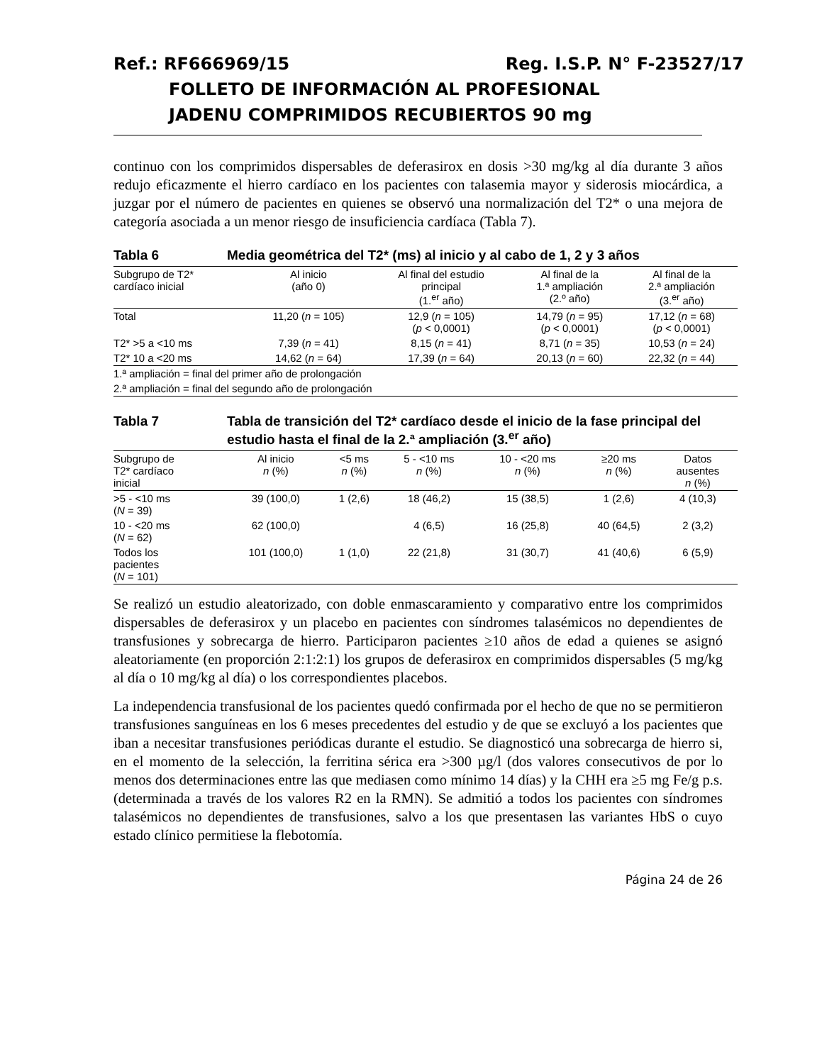Ref.: RF666969/15 Reg. I.S.P. N° F-23527/17
FOLLETO DE INFORMACIÓN AL PROFESIONAL
JADENU COMPRIMIDOS RECUBIERTOS 90 mg
continuo con los comprimidos dispersables de deferasirox en dosis >30 mg/kg al día durante 3 años redujo eficazmente el hierro cardíaco en los pacientes con talasemia mayor y siderosis miocárdica, a juzgar por el número de pacientes en quienes se observó una normalización del T2* o una mejora de categoría asociada a un menor riesgo de insuficiencia cardíaca (Tabla 7).
Tabla 6 Media geométrica del T2* (ms) al inicio y al cabo de 1, 2 y 3 años
| Subgrupo de T2* cardíaco inicial | Al inicio (año 0) | Al final del estudio principal (1.<sup>er</sup> año) | Al final de la 1.ª ampliación (2.º año) | Al final de la 2.ª ampliación (3.<sup>er</sup> año) |
| --- | --- | --- | --- | --- |
| Total | 11,20 ( n = 105) | 12,9 ( n = 105) ( p < 0,0001) | 14,79 ( n = 95) ( p < 0,0001) | 17,12 ( n = 68) ( p < 0,0001) |
| T2* >5 a <10 ms | 7,39 ( n = 41) | 8,15 ( n = 41) | 8,71 ( n = 35) | 10,53 ( n = 24) |
| T2* 10 a <20 ms | 14,62 ( n = 64) | 17,39 ( n = 64) | 20,13 ( n = 60) | 22,32 ( n = 44) |
| 1.ª ampliación = final del primer año de prolongación | | | | |
| 2.ª ampliación = final del segundo año de prolongación | | | | |
Tabla 7 Tabla de transición del T2* cardíaco desde el inicio de la fase principal del estudio hasta el final de la 2.ª ampliación (3.<sup>er</sup> año)
| Subgrupo de T2* cardíaco inicial | Al inicio n (%) | <5 ms n (%) | 5 - <10 ms n (%) | 10 - <20 ms n (%) | ≥20 ms n (%) | Datos ausentes n (%) |
| --- | --- | --- | --- | --- | --- | --- |
| >5 - <10 ms ( N = 39) | 39 (100,0) | 1 (2,6) | 18 (46,2) | 15 (38,5) | 1 (2,6) | 4 (10,3) |
| 10 - <20 ms ( N = 62) | 62 (100,0) | | 4 (6,5) | 16 (25,8) | 40 (64,5) | 2 (3,2) |
| Todos los pacientes ( N = 101) | 101 (100,0) | 1 (1,0) | 22 (21,8) | 31 (30,7) | 41 (40,6) | 6 (5,9) |
Se realizó un estudio aleatorizado, con doble enmascaramiento y comparativo entre los comprimidos dispersables de deferasirox y un placebo en pacientes con síndromes talasémicos no dependientes de transfusiones y sobrecarga de hierro. Participaron pacientes ≥10 años de edad a quienes se asignó aleatoriamente (en proporción 2:1:2:1) los grupos de deferasirox en comprimidos dispersables (5 mg/kg al día o 10 mg/kg al día) o los correspondientes placebos.
La independencia transfusional de los pacientes quedó confirmada por el hecho de que no se permitieron transfusiones sanguíneas en los 6 meses precedentes del estudio y de que se excluyó a los pacientes que iban a necesitar transfusiones periódicas durante el estudio. Se diagnosticó una sobrecarga de hierro si, en el momento de la selección, la ferritina sérica era >300 µg/l (dos valores consecutivos de por lo menos dos determinaciones entre las que mediasen como mínimo 14 días) y la CHH era ≥5 mg Fe/g p.s. (determinada a través de los valores R2 en la RMN). Se admitió a todos los pacientes con síndromes talasémicos no dependientes de transfusiones, salvo a los que presentasen las variantes HbS o cuyo estado clínico permitiese la flebotomía.
Página 24 de 26